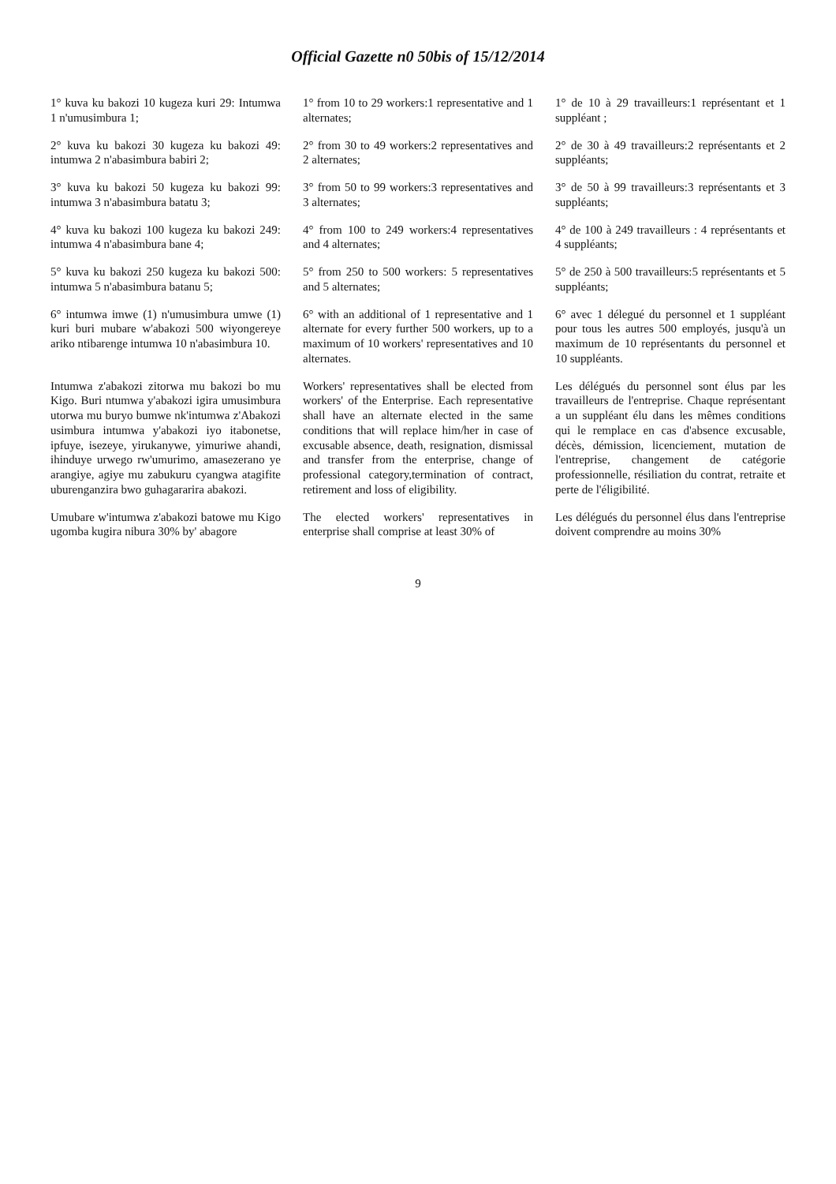Official Gazette n0 50bis of 15/12/2014
| 1° kuva ku bakozi 10 kugeza kuri 29: Intumwa 1 n'umusimbura 1; | 1° from 10 to 29 workers:1 representative and 1 alternates; | 1° de 10 à 29 travailleurs:1 représentant et 1 suppléant ; |
| 2° kuva ku bakozi 30 kugeza ku bakozi 49: intumwa 2 n'abasimbura babiri 2; | 2° from 30 to 49 workers:2 representatives and 2 alternates; | 2° de 30 à 49 travailleurs:2 représentants et 2 suppléants; |
| 3° kuva ku bakozi 50 kugeza ku bakozi 99: intumwa 3 n'abasimbura batatu 3; | 3° from 50 to 99 workers:3 representatives and 3 alternates; | 3° de 50 à 99 travailleurs:3 représentants et 3 suppléants; |
| 4° kuva ku bakozi 100 kugeza ku bakozi 249: intumwa 4 n'abasimbura bane 4; | 4° from 100 to 249 workers:4 representatives and 4 alternates; | 4° de 100 à 249 travailleurs : 4 représentants et 4 suppléants; |
| 5° kuva ku bakozi 250 kugeza ku bakozi 500: intumwa 5 n'abasimbura batanu 5; | 5° from 250 to 500 workers: 5 representatives and 5 alternates; | 5° de 250 à 500 travailleurs:5 représentants et 5 suppléants; |
| 6° intumwa imwe (1) n'umusimbura umwe (1) kuri buri mubare w'abakozi 500 wiyongereye ariko ntibarenge intumwa 10 n'abasimbura 10. | 6° with an additional of 1 representative and 1 alternate for every further 500 workers, up to a maximum of 10 workers' representatives and 10 alternates. | 6° avec 1 délegué du personnel et 1 suppléant pour tous les autres 500 employés, jusqu'à un maximum de 10 représentants du personnel et 10 suppléants. |
| Intumwa z'abakozi zitorwa mu bakozi bo mu Kigo. Buri ntumwa y'abakozi igira umusimbura utorwa mu buryo bumwe nk'intumwa z'Abakozi usimbura intumwa y'abakozi iyo itabonetse, ipfuye, isezeye, yirukanywe, yimuriwe ahandi, ihinduye urwego rw'umurimo, amasezerano ye arangiye, agiye mu zabukuru cyangwa atagifite uburenganzira bwo guhagararira abakozi. | Workers' representatives shall be elected from workers' of the Enterprise. Each representative shall have an alternate elected in the same conditions that will replace him/her in case of excusable absence, death, resignation, dismissal and transfer from the enterprise, change of professional category,termination of contract, retirement and loss of eligibility. | Les délégués du personnel sont élus par les travailleurs de l'entreprise. Chaque représentant a un suppléant élu dans les mêmes conditions qui le remplace en cas d'absence excusable, décès, démission, licenciement, mutation de l'entreprise, changement de catégorie professionnelle, résiliation du contrat, retraite et perte de l'éligibilité. |
| Umubare w'intumwa z'abakozi batowe mu Kigo ugomba kugira nibura 30% by' abagore | The elected workers' representatives in enterprise shall comprise at least 30% of | Les délégués du personnel élus dans l'entreprise doivent comprendre au moins 30% |
9